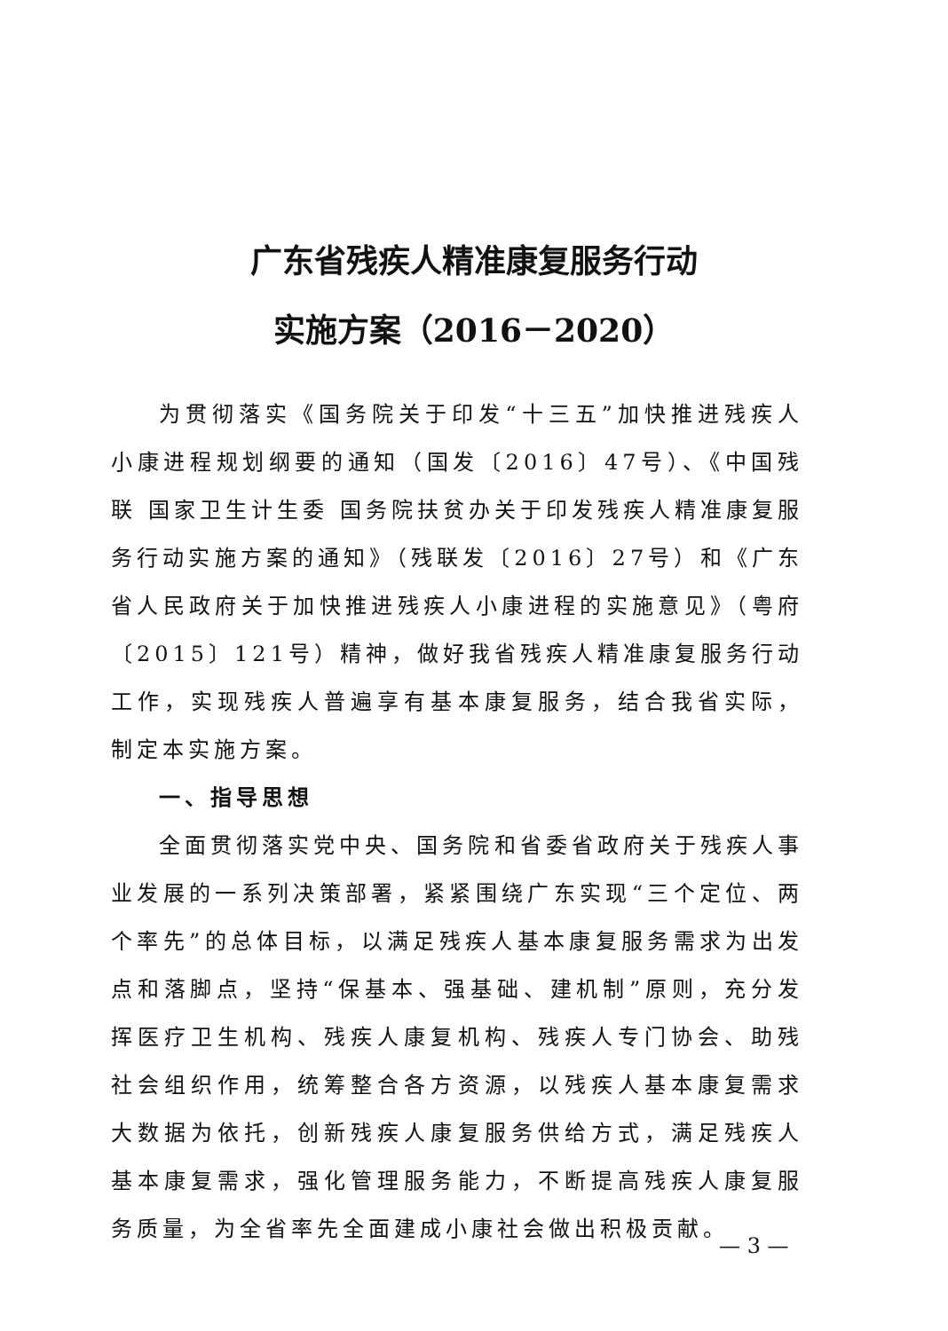广东省残疾人精准康复服务行动
实施方案（2016－2020）
为贯彻落实《国务院关于印发“十三五”加快推进残疾人小康进程规划纲要的通知（国发〔2016〕47号）、《中国残联 国家卫生计生委 国务院扶贫办关于印发残疾人精准康复服务行动实施方案的通知》（残联发〔2016〕27号）和《广东省人民政府关于加快推进残疾人小康进程的实施意见》（粤府〔2015〕121号）精神，做好我省残疾人精准康复服务行动工作，实现残疾人普遍享有基本康复服务，结合我省实际，制定本实施方案。
一、指导思想
全面贯彻落实党中央、国务院和省委省政府关于残疾人事业发展的一系列决策部署，紧紧围绕广东实现“三个定位、两个率先”的总体目标，以满足残疾人基本康复服务需求为出发点和落脚点，坚持“保基本、强基础、建机制”原则，充分发挥医疗卫生机构、残疾人康复机构、残疾人专门协会、助残社会组织作用，统筹整合各方资源，以残疾人基本康复需求大数据为依托，创新残疾人康复服务供给方式，满足残疾人基本康复需求，强化管理服务能力，不断提高残疾人康复服务质量，为全省率先全面建成小康社会做出积极贡献。
— 3 —